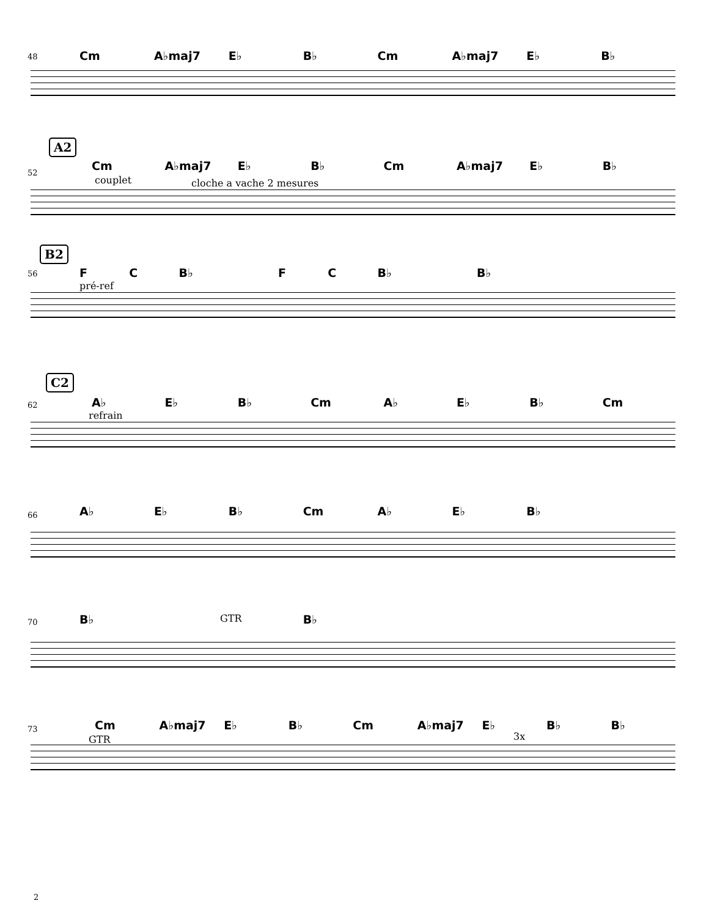48 Cm A♭maj7 E♭ B♭ Cm A♭maj7 E♭ B♭
A2
52 Cm A♭maj7 E♭ B♭ Cm A♭maj7 E♭ B♭
couplet cloche a vache 2 mesures
B2
56 F C B♭ F C B♭ B♭
pré-ref
C2
62 A♭ E♭ B♭ Cm A♭ E♭ B♭ Cm
refrain
66 A♭ E♭ B♭ Cm A♭ E♭ B♭
70 B♭ B♭ GTR
73 Cm A♭maj7 E♭ B♭ Cm A♭maj7 E♭ B♭ B♭
GTR 3x
2